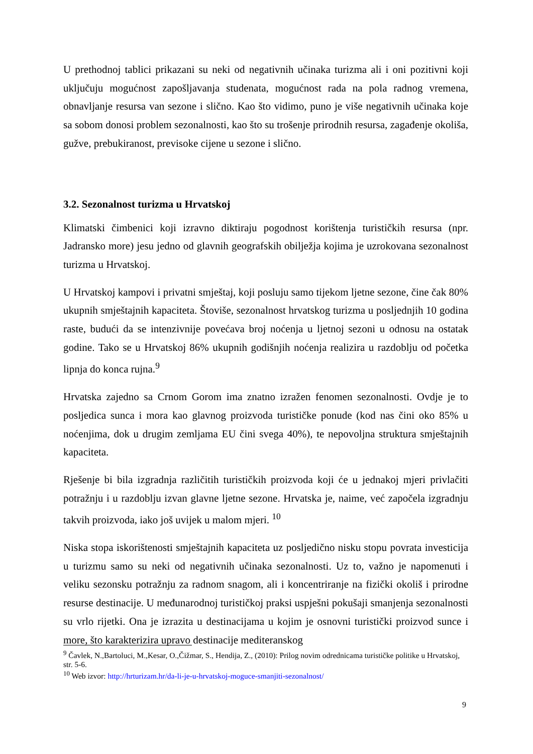U prethodnoj tablici prikazani su neki od negativnih učinaka turizma ali i oni pozitivni koji uključuju mogućnost zapošljavanja studenata, mogućnost rada na pola radnog vremena, obnavljanje resursa van sezone i slično. Kao što vidimo, puno je više negativnih učinaka koje sa sobom donosi problem sezonalnosti, kao što su trošenje prirodnih resursa, zagađenje okoliša, gužve, prebukiranost, previsoke cijene u sezone i slično.
3.2. Sezonalnost turizma u Hrvatskoj
Klimatski čimbenici koji izravno diktiraju pogodnost korištenja turističkih resursa (npr. Jadransko more) jesu jedno od glavnih geografskih obilježja kojima je uzrokovana sezonalnost turizma u Hrvatskoj.
U Hrvatskoj kampovi i privatni smještaj, koji posluju samo tijekom ljetne sezone, čine čak 80% ukupnih smještajnih kapaciteta. Štoviše, sezonalnost hrvatskog turizma u posljednjih 10 godina raste, budući da se intenzivnije povećava broj noćenja u ljetnoj sezoni u odnosu na ostatak godine. Tako se u Hrvatskoj 86% ukupnih godišnjih noćenja realizira u razdoblju od početka lipnja do konca rujna.<sup>9</sup>
Hrvatska zajedno sa Crnom Gorom ima znatno izražen fenomen sezonalnosti. Ovdje je to posljedica sunca i mora kao glavnog proizvoda turističke ponude (kod nas čini oko 85% u noćenjima, dok u drugim zemljama EU čini svega 40%), te nepovoljna struktura smještajnih kapaciteta.
Rješenje bi bila izgradnja različitih turističkih proizvoda koji će u jednakoj mjeri privlačiti potražnju i u razdoblju izvan glavne ljetne sezone. Hrvatska je, naime, već započela izgradnju takvih proizvoda, iako još uvijek u malom mjeri. <sup>10</sup>
Niska stopa iskorištenosti smještajnih kapaciteta uz posljedično nisku stopu povrata investicija u turizmu samo su neki od negativnih učinaka sezonalnosti. Uz to, važno je napomenuti i veliku sezonsku potražnju za radnom snagom, ali i koncentriranje na fizički okoliš i prirodne resurse destinacije. U međunarodnoj turističkoj praksi uspješni pokušaji smanjenja sezonalnosti su vrlo rijetki. Ona je izrazita u destinacijama u kojim je osnovni turistički proizvod sunce i more, što karakterizira upravo destinacije mediteranskog
<sup>9</sup> Čavlek, N.,Bartoluci, M.,Kesar, O.,Čižmar, S., Hendija, Z., (2010): Prilog novim odrednicama turističke politike u Hrvatskoj, str. 5-6.
<sup>10</sup> Web izvor: http://hrturizam.hr/da-li-je-u-hrvatskoj-moguce-smanjiti-sezonalnost/
9